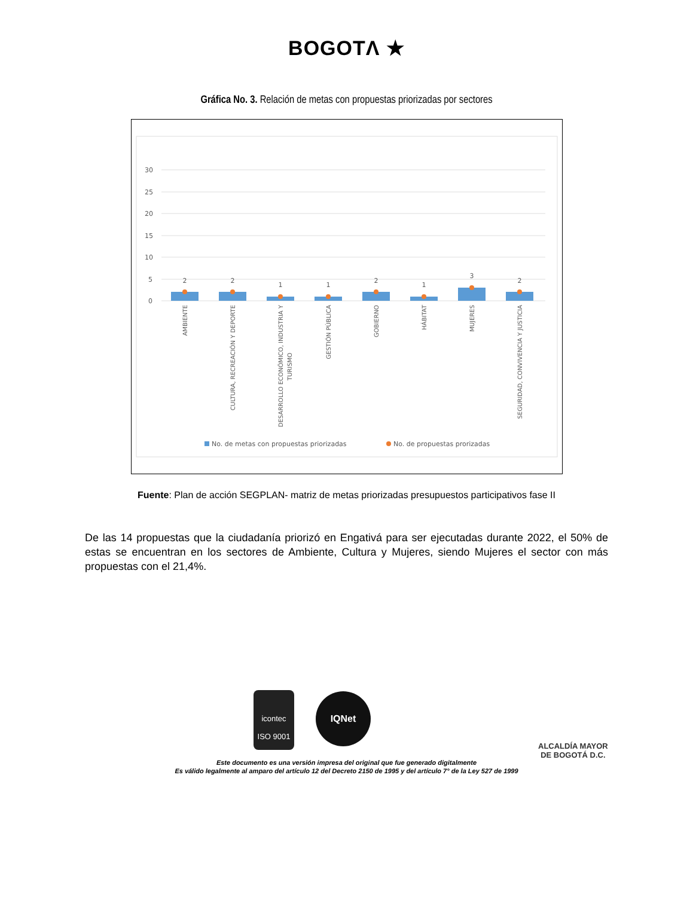BOGOTΛ ★
Gráfica No. 3. Relación de metas con propuestas priorizadas por sectores
30
25
20
15
10
5
0
2
2
1
1
2
1
3
2
AMBIENTE
CULTURA, RECREACIÓN Y DEPORTE
DESARROLLO ECONÓMICO, INDUSTRIA Y
TURISMO
GESTIÓN PÚBLICA
GOBIERNO
HÁBITAT
MUJERES
SEGURIDAD, CONVIVENCIA Y JUSTICIA
No. de metas con propuestas priorizadas
No. de propuestas prorizadas
Fuente: Plan de acción SEGPLAN- matriz de metas priorizadas presupuestos participativos fase II
De las 14 propuestas que la ciudadanía priorizó en Engativá para ser ejecutadas durante 2022, el 50% de estas se encuentran en los sectores de Ambiente, Cultura y Mujeres, siendo Mujeres el sector con más propuestas con el 21,4%.
icontec
ISO 9001
IQNet
ALCALDÍA MAYOR
DE BOGOTÁ D.C.
Este documento es una versión impresa del original que fue generado digitalmente
Es válido legalmente al amparo del artículo 12 del Decreto 2150 de 1995 y del artículo 7° de la Ley 527 de 1999